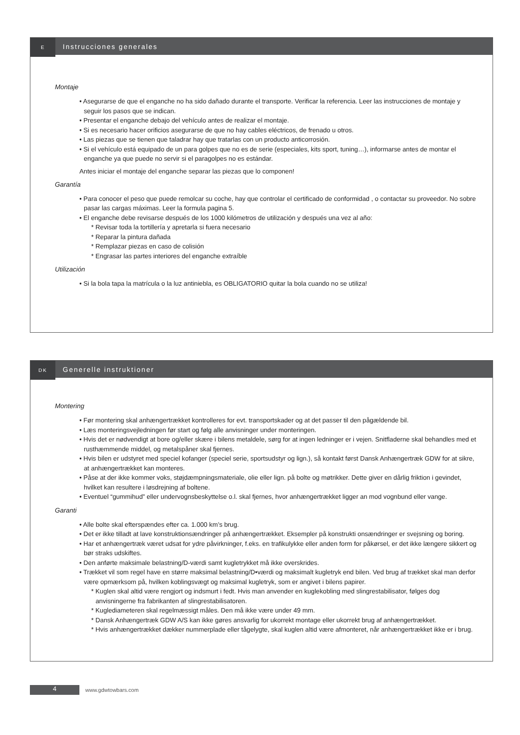E
Instrucciones generales
Montaje
• Asegurarse de que el enganche no ha sido dañado durante el transporte. Verificar la referencia. Leer las instrucciones de montaje y seguir los pasos que se indican.
• Presentar el enganche debajo del vehículo antes de realizar el montaje.
• Si es necesario hacer orificios asegurarse de que no hay cables eléctricos, de frenado u otros.
• Las piezas que se tienen que taladrar hay que tratarlas con un producto anticorrosión.
• Si el vehículo está equipado de un para golpes que no es de serie (especiales, kits sport, tuning…), informarse antes de montar el enganche ya que puede no servir si el paragolpes no es estándar.
Antes iniciar el montaje del enganche separar las piezas que lo componen!
Garantía
• Para conocer el peso que puede remolcar su coche, hay que controlar el certificado de conformidad , o contactar su proveedor. No sobre pasar las cargas máximas. Leer la formula pagina 5.
• El enganche debe revisarse después de los 1000 kilómetros de utilización y después una vez al año:
* Revisar toda la tortillería y apretarla si fuera necesario
* Reparar la pintura dañada
* Remplazar piezas en caso de colisión
* Engrasar las partes interiores del enganche extraíble
Utilización
• Si la bola tapa la matrícula o la luz antiniebla, es OBLIGATORIO quitar la bola cuando no se utiliza!
DK
Generelle instruktioner
Montering
• Før montering skal anhængertrækket kontrolleres for evt. transportskader og at det passer til den pågældende bil.
• Læs monteringsvejledningen før start og følg alle anvisninger under monteringen.
• Hvis det er nødvendigt at bore og/eller skære i bilens metaldele, sørg for at ingen ledninger er i vejen. Snitfladerne skal behandles med et rusthæmmende middel, og metalspåner skal fjernes.
• Hvis bilen er udstyret med speciel kofanger (speciel serie, sportsudstyr og lign.), så kontakt først Dansk Anhængertræk GDW for at sikre, at anhængertrækket kan monteres.
• Påse at der ikke kommer voks, støjdæmpningsmateriale, olie eller lign. på bolte og møtrikker. Dette giver en dårlig friktion i gevindet, hvilket kan resultere i løsdrejning af boltene.
• Eventuel “gummihud” eller undervognsbeskyttelse o.l. skal fjernes, hvor anhængertrækket ligger an mod vognbund eller vange.
Garanti
• Alle bolte skal efterspændes efter ca. 1.000 km’s brug.
• Det er ikke tilladt at lave konstruktionsændringer på anhængertrækket. Eksempler på konstrukti onsændringer er svejsning og boring.
• Har et anhængertræk været udsat for ydre påvirkninger, f.eks. en trafikulykke eller anden form for påkørsel, er det ikke længere sikkert og bør straks udskiftes.
• Den anførte maksimale belastning/D-værdi samt kugletrykket må ikke overskrides.
• Trækket vil som regel have en større maksimal belastning/D•værdi og maksimalt kugletryk end bilen. Ved brug af trækket skal man derfor være opmærksom på, hvilken koblingsvægt og maksimal kugletryk, som er angivet i bilens papirer.
* Kuglen skal altid være rengjort og indsmurt i fedt. Hvis man anvender en kuglekobling med slingrestabilisator, følges dog anvisningerne fra fabrikanten af slingrestabilisatoren.
* Kuglediameteren skal regelmæssigt måles. Den må ikke være under 49 mm.
* Dansk Anhængertræk GDW A/S kan ikke gøres ansvarlig for ukorrekt montage eller ukorrekt brug af anhængertrækket.
* Hvis anhængertrækket dækker nummerplade eller tågelygte, skal kuglen altid være afmonteret, når anhængertrækket ikke er i brug.
4
www.gdwtowbars.com